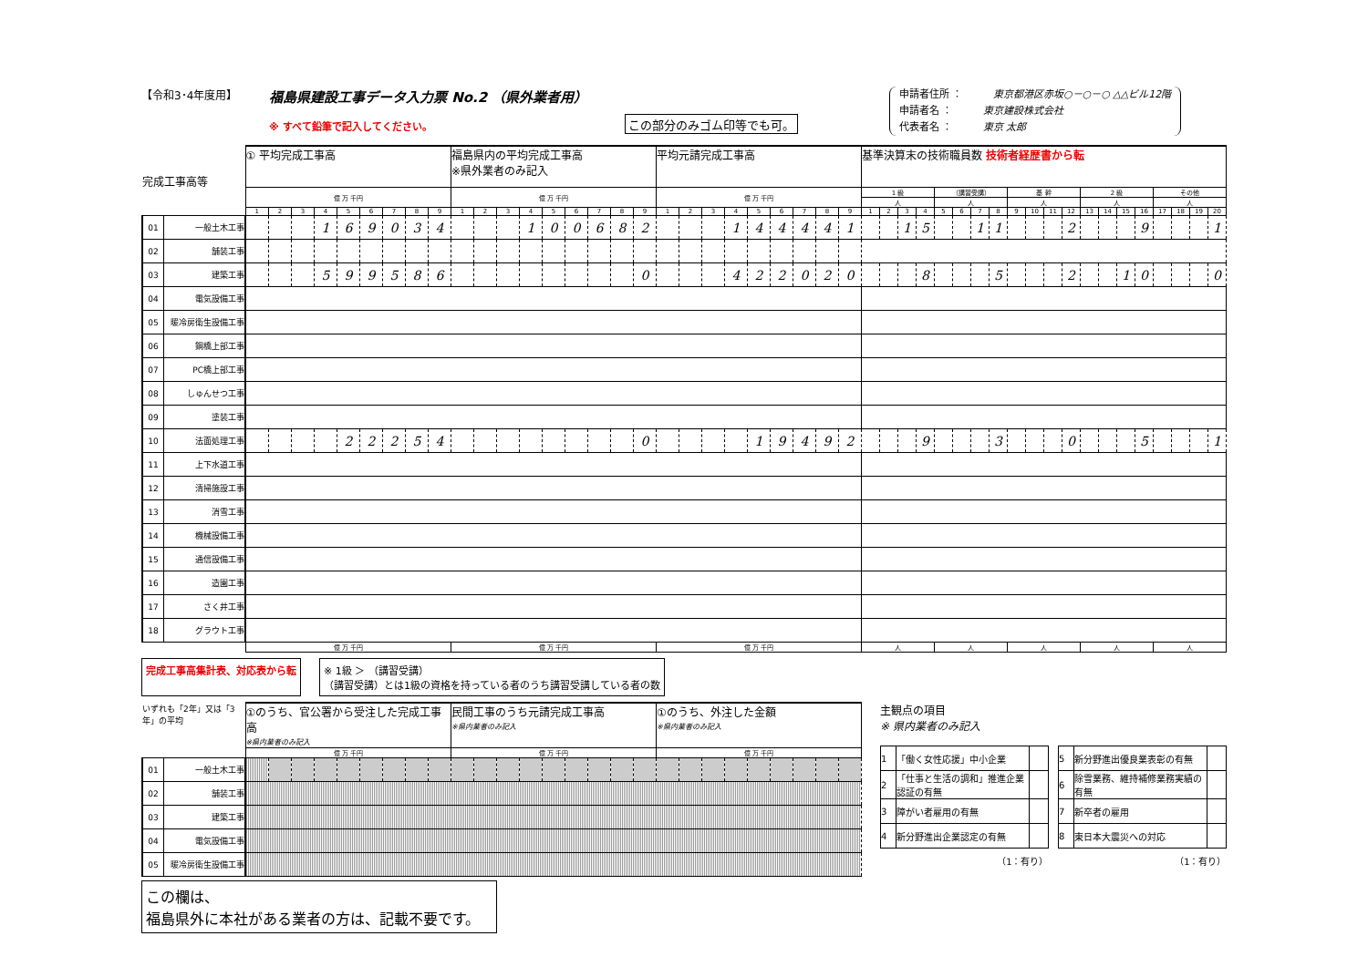【令和3･4年度用】
福島県建設工事データ入力票 No.2 （県外業者用）
※ すべて鉛筆で記入してください。
この部分のみゴム印等でも可。
申請者住所 ： 東京都港区赤坂○－○－○ △△ビル12階
申請者名 ： 東京建設株式会社
代表者名 ： 東京 太郎
| 完成工事高等 | | ① 平均完成工事高 | | | | | | | | | 福島県内の平均完成工事高 ※県外業者のみ記入 | | | | | | | | | 平均元請完成工事高 | | | | | | | | | 基準決算末の技術職員数 技術者経歴書から転 | | | | | | | | | | | | | | | | | | | |
| | | 億 万 千円 | | | | | | | | | 億 万 千円 | | | | | | | | | 億 万 千円 | | | | | | | | | 1 級 | | | | （講習受講） | | | | 基 幹 | | | | 2 級 | | | | その他 | | | |
| | | | | | | | | | | | | | | | | | | | | | | | | | | | | | 人 | | | | 人 | | | | 人 | | | | 人 | | | | 人 | | | |
| | | 1 | 2 | 3 | 4 | 5 | 6 | 7 | 8 | 9 | 1 | 2 | 3 | 4 | 5 | 6 | 7 | 8 | 9 | 1 | 2 | 3 | 4 | 5 | 6 | 7 | 8 | 9 | 1 | 2 | 3 | 4 | 5 | 6 | 7 | 8 | 9 | 10 | 11 | 12 | 13 | 14 | 15 | 16 | 17 | 18 | 19 | 20 |
| 01 | 一般土木工事 | | | | 1 | 6 | 9 | 0 | 3 | 4 | | | | 1 | 0 | 0 | 6 | 8 | 2 | | | | 1 | 4 | 4 | 4 | 4 | 1 | | | 1 | 5 | | | 1 | 1 | | | | 2 | | | | 9 | | | | 1 |
| 02 | 舗装工事 | | | | | | | | | | | | | | | | | | | | | | | | | | | | | | | | | | | | | | | | | | | | | | | |
| 03 | 建築工事 | | | | 5 | 9 | 9 | 5 | 8 | 6 | | | | | | | | | 0 | | | | 4 | 2 | 2 | 0 | 2 | 0 | | | | 8 | | | | 5 | | | | 2 | | | 1 | 0 | | | | 0 |
| 04 | 電気設備工事 | | | | | | | | | | | | | | | | | | | | | | | | | | | | | | | | | | | | | | | | | | | | | | | |
| 05 | 暖冷房衛生設備工事 | | | | | | | | | | | | | | | | | | | | | | | | | | | | | | | | | | | | | | | | | | | | | | | |
| 06 | 鋼橋上部工事 | | | | | | | | | | | | | | | | | | | | | | | | | | | | | | | | | | | | | | | | | | | | | | | |
| 07 | PC橋上部工事 | | | | | | | | | | | | | | | | | | | | | | | | | | | | | | | | | | | | | | | | | | | | | | | |
| 08 | しゅんせつ工事 | | | | | | | | | | | | | | | | | | | | | | | | | | | | | | | | | | | | | | | | | | | | | | | |
| 09 | 塗装工事 | | | | | | | | | | | | | | | | | | | | | | | | | | | | | | | | | | | | | | | | | | | | | | | |
| 10 | 法面処理工事 | | | | | 2 | 2 | 2 | 5 | 4 | | | | | | | | | 0 | | | | | 1 | 9 | 4 | 9 | 2 | | | | 9 | | | | 3 | | | | 0 | | | | 5 | | | | 1 |
| 11 | 上下水道工事 | | | | | | | | | | | | | | | | | | | | | | | | | | | | | | | | | | | | | | | | | | | | | | | |
| 12 | 清掃施設工事 | | | | | | | | | | | | | | | | | | | | | | | | | | | | | | | | | | | | | | | | | | | | | | | |
| 13 | 消雪工事 | | | | | | | | | | | | | | | | | | | | | | | | | | | | | | | | | | | | | | | | | | | | | | | |
| 14 | 機械設備工事 | | | | | | | | | | | | | | | | | | | | | | | | | | | | | | | | | | | | | | | | | | | | | | | |
| 15 | 通信設備工事 | | | | | | | | | | | | | | | | | | | | | | | | | | | | | | | | | | | | | | | | | | | | | | | |
| 16 | 造園工事 | | | | | | | | | | | | | | | | | | | | | | | | | | | | | | | | | | | | | | | | | | | | | | | |
| 17 | さく井工事 | | | | | | | | | | | | | | | | | | | | | | | | | | | | | | | | | | | | | | | | | | | | | | | |
| 18 | グラウト工事 | | | | | | | | | | | | | | | | | | | | | | | | | | | | | | | | | | | | | | | | | | | | | | | |
| | | 億 万 千円 | | | | | | | | | 億 万 千円 | | | | | | | | | 億 万 千円 | | | | | | | | | 人 | | | | 人 | | | | 人 | | | | 人 | | | | 人 | | | |
完成工事高集計表、対応表から転 ※ 1級 ＞ （講習受講）
（講習受講）とは1級の資格を持っている者のうち講習受講している者の数
| いずれも「2年」又は「3年」の平均 | | ①のうち、官公署から受注した完成工事高 ※県内業者のみ記入 | | | | | | | | | 民間工事のうち元請完成工事高 ※県内業者のみ記入 | | | | | | | | | ①のうち、外注した金額 ※県内業者のみ記入 | | | | | | | | |
| | | 億 万 千円 | | | | | | | | | 億 万 千円 | | | | | | | | | 億 万 千円 | | | | | | | | |
| 01 | 一般土木工事 | | | | | | | | | | | | | | | | | | | | | | | | | | | |
| 02 | 舗装工事 | | | | | | | | | | | | | | | | | | | | | | | | | | | |
| 03 | 建築工事 | | | | | | | | | | | | | | | | | | | | | | | | | | | |
| 04 | 電気設備工事 | | | | | | | | | | | | | | | | | | | | | | | | | | | |
| 05 | 暖冷房衛生設備工事 | | | | | | | | | | | | | | | | | | | | | | | | | | | |
この欄は、
福島県外に本社がある業者の方は、記載不要です。
主観点の項目
※ 県内業者のみ記入
| 1 | 「働く女性応援」中小企業 | |
| 2 | 「仕事と生活の調和」推進企業認証の有無 | |
| 3 | 障がい者雇用の有無 | |
| 4 | 新分野進出企業認定の有無 | |
| （1：有り） | | |
| 5 | 新分野進出優良業表彰の有無 | |
| 6 | 除雪業務、維持補修業務実績の有無 | |
| 7 | 新卒者の雇用 | |
| 8 | 東日本大震災への対応 | |
| （1：有り） | | |